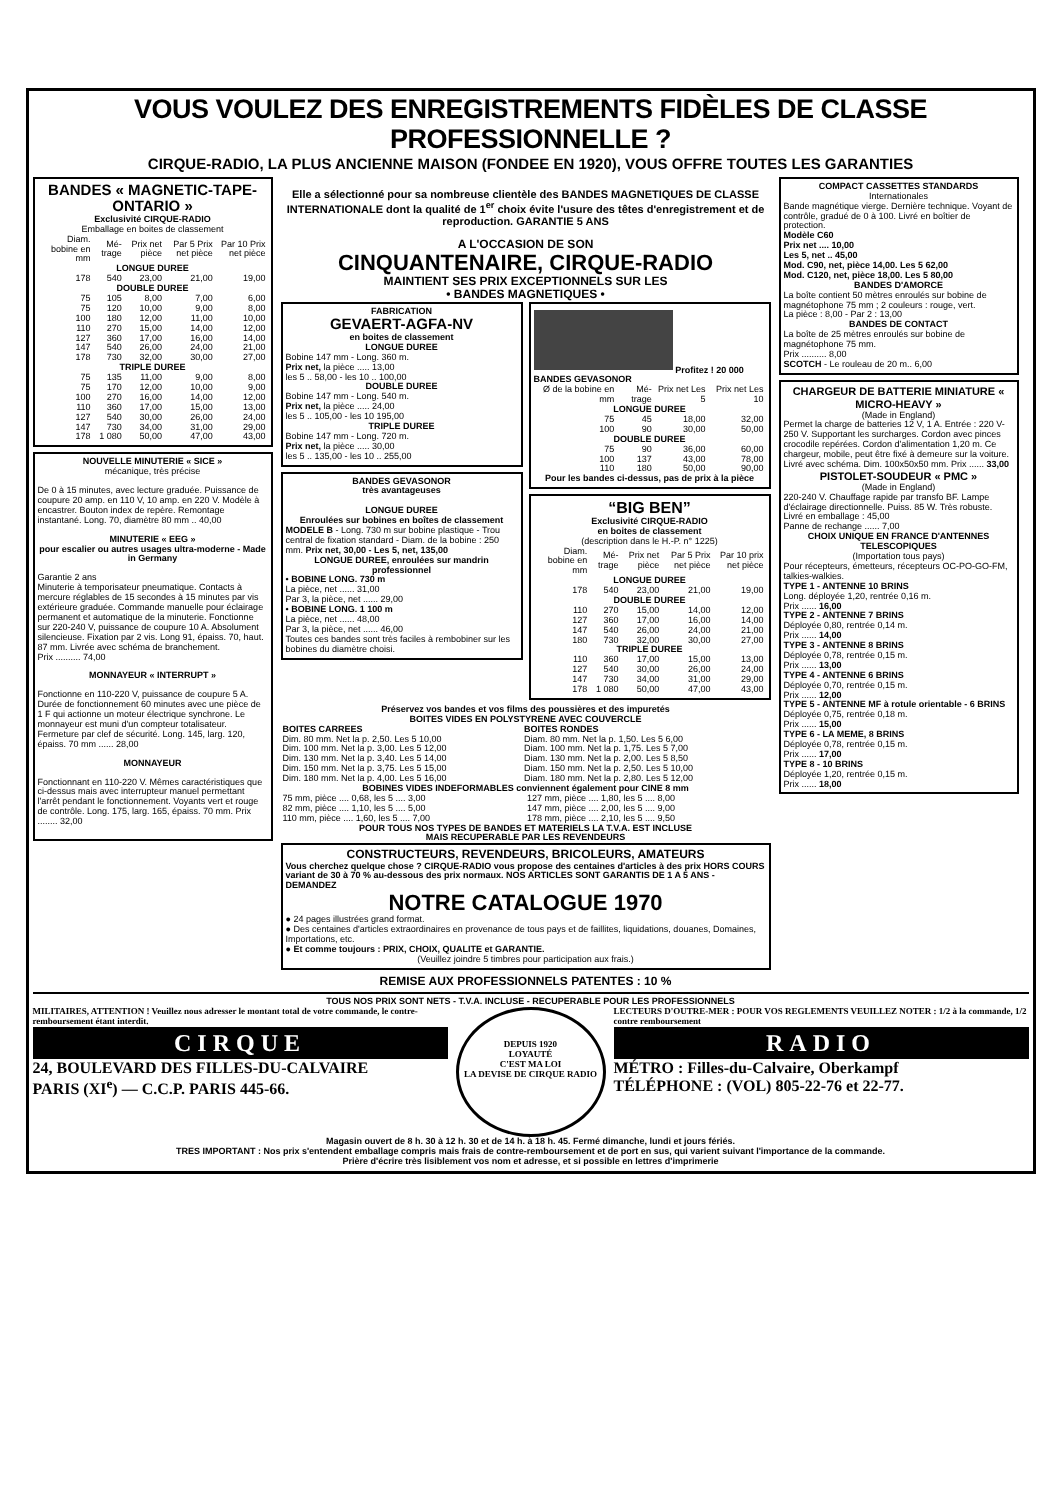VOUS VOULEZ DES ENREGISTREMENTS FIDÈLES DE CLASSE PROFESSIONNELLE ?
CIRQUE-RADIO, LA PLUS ANCIENNE MAISON (FONDEE EN 1920), VOUS OFFRE TOUTES LES GARANTIES
BANDES « MAGNETIC-TAPE-ONTARIO »
Exclusivité CIRQUE-RADIO
Emballage en boites de classement
| Diam. bobine en mm | Mé-trage | Prix net pièce | Par 5 Prix net pièce | Par 10 Prix net pièce |
| --- | --- | --- | --- | --- |
| LONGUE DUREE | | | | |
| 178 | 540 | 23,00 | 21,00 | 19,00 |
| DOUBLE DUREE | | | | |
| 75 | 105 | 8,00 | 7,00 | 6,00 |
| 75 | 120 | 10,00 | 9,00 | 8,00 |
| 100 | 180 | 12,00 | 11,00 | 10,00 |
| 110 | 270 | 15,00 | 14,00 | 12,00 |
| 127 | 360 | 17,00 | 16,00 | 14,00 |
| 147 | 540 | 26,00 | 24,00 | 21,00 |
| 178 | 730 | 32,00 | 30,00 | 27,00 |
| TRIPLE DUREE | | | | |
| 75 | 135 | 11,00 | 9,00 | 8,00 |
| 75 | 170 | 12,00 | 10,00 | 9,00 |
| 100 | 270 | 16,00 | 14,00 | 12,00 |
| 110 | 360 | 17,00 | 15,00 | 13,00 |
| 127 | 540 | 30,00 | 26,00 | 24,00 |
| 147 | 730 | 34,00 | 31,00 | 29,00 |
| 178 | 1 080 | 50,00 | 47,00 | 43,00 |
NOUVELLE MINUTERIE « SICE »
mécanique, très précise
De 0 à 15 minutes, avec lecture graduée. Puissance de coupure 20 amp. en 110 V, 10 amp. en 220 V. Modèle à encastrer. Bouton index de repère. Remontage instantané. Long. 70, diamètre 80 mm .. 40,00
MINUTERIE « EEG »
pour escalier ou autres usages ultra-moderne - Made in Germany
Garantie 2 ans
Minuterie à temporisateur pneumatique. Contacts à mercure réglables de 15 secondes à 15 minutes par vis extérieure graduée. Commande manuelle pour éclairage permanent et automatique de la minuterie. Fonctionne sur 220-240 V, puissance de coupure 10 A. Absolument silencieuse. Fixation par 2 vis. Long 91, épaiss. 70, haut. 87 mm. Livrée avec schéma de branchement.
Prix .......... 74,00
MONNAYEUR « INTERRUPT »
Fonctionne en 110-220 V, puissance de coupure 5 A. Durée de fonctionnement 60 minutes avec une pièce de 1 F qui actionne un moteur électrique synchrone. Le monnayeur est muni d'un compteur totalisateur. Fermeture par clef de sécurité. Long. 145, larg. 120, épaiss. 70 mm ...... 28,00
MONNAYEUR
Fonctionnant en 110-220 V. Mêmes caractéristiques que ci-dessus mais avec interrupteur manuel permettant l'arrêt pendant le fonctionnement. Voyants vert et rouge de contrôle. Long. 175, larg. 165, épaiss. 70 mm. Prix ........ 32,00
Elle a sélectionné pour sa nombreuse clientèle des BANDES MAGNETIQUES DE CLASSE INTERNATIONALE dont la qualité de 1<sup>er</sup> choix évite l'usure des têtes d'enregistrement et de reproduction. GARANTIE 5 ANS
A L'OCCASION DE SON
CINQUANTENAIRE, CIRQUE-RADIO
MAINTIENT SES PRIX EXCEPTIONNELS SUR LES
• BANDES MAGNETIQUES •
FABRICATION
GEVAERT-AGFA-NV
en boites de classement
LONGUE DUREE
Bobine 147 mm - Long. 360 m.
Prix net, la pièce ..... 13,00
les 5 .. 58,00 - les 10 .. 100,00
DOUBLE DUREE
Bobine 147 mm - Long. 540 m.
Prix net, la pièce ..... 24,00
les 5 .. 105,00 - les 10 195,00
TRIPLE DUREE
Bobine 147 mm - Long. 720 m.
Prix net, la pièce ..... 30,00
les 5 .. 135,00 - les 10 .. 255,00
BANDES GEVASONOR
très avantageuses
LONGUE DUREE
Enroulées sur bobines en boîtes de classement
MODELE B - Long. 730 m sur bobine plastique - Trou central de fixation standard - Diam. de la bobine : 250 mm. Prix net, 30,00 - Les 5, net, 135,00
LONGUE DUREE, enroulées sur mandrin professionnel
• BOBINE LONG. 730 m
La pièce, net ...... 31,00
Par 3, la pièce, net ...... 29,00
• BOBINE LONG. 1 100 m
La pièce, net ...... 48,00
Par 3, la pièce, net ...... 46,00
Toutes ces bandes sont très faciles à rembobiner sur les bobines du diamètre choisi.
Profitez ! 20 000 BANDES GEVASONOR
| Ø de la bobine en mm | Mé-trage | Prix net Les 5 | Prix net Les 10 |
| --- | --- | --- | --- |
| LONGUE DUREE | | | |
| 75 | 45 | 18,00 | 32,00 |
| 100 | 90 | 30,00 | 50,00 |
| DOUBLE DUREE | | | |
| 75 | 90 | 36,00 | 60,00 |
| 100 | 137 | 43,00 | 78,00 |
| 110 | 180 | 50,00 | 90,00 |
Pour les bandes ci-dessus, pas de prix à la pièce
“BIG BEN”
Exclusivité CIRQUE-RADIO
en boites de classement
(description dans le H.-P. n° 1225)
| Diam. bobine en mm | Mé-trage | Prix net pièce | Par 5 Prix net pièce | Par 10 prix net pièce |
| --- | --- | --- | --- | --- |
| LONGUE DUREE | | | | |
| 178 | 540 | 23,00 | 21,00 | 19,00 |
| DOUBLE DUREE | | | | |
| 110 | 270 | 15,00 | 14,00 | 12,00 |
| 127 | 360 | 17,00 | 16,00 | 14,00 |
| 147 | 540 | 26,00 | 24,00 | 21,00 |
| 180 | 730 | 32,00 | 30,00 | 27,00 |
| TRIPLE DUREE | | | | |
| 110 | 360 | 17,00 | 15,00 | 13,00 |
| 127 | 540 | 30,00 | 26,00 | 24,00 |
| 147 | 730 | 34,00 | 31,00 | 29,00 |
| 178 | 1 080 | 50,00 | 47,00 | 43,00 |
Préservez vos bandes et vos films des poussières et des impuretés
BOITES VIDES EN POLYSTYRENE AVEC COUVERCLE
| BOITES CARREES | BOITES RONDES |
| --- | --- |
| Dim. 80 mm. Net la p. 2,50. Les 5 10,00 | Diam. 80 mm. Net la p. 1,50. Les 5 6,00 |
| Dim. 100 mm. Net la p. 3,00. Les 5 12,00 | Diam. 100 mm. Net la p. 1,75. Les 5 7,00 |
| Dim. 130 mm. Net la p. 3,40. Les 5 14,00 | Diam. 130 mm. Net la p. 2,00. Les 5 8,50 |
| Dim. 150 mm. Net la p. 3,75. Les 5 15,00 | Diam. 150 mm. Net la p. 2,50. Les 5 10,00 |
| Dim. 180 mm. Net la p. 4,00. Les 5 16,00 | Diam. 180 mm. Net la p. 2,80. Les 5 12,00 |
BOBINES VIDES INDEFORMABLES conviennent également pour CINE 8 mm
| 75 mm, pièce .... 0,68, les 5 .... 3,00 | 127 mm, pièce .... 1,80, les 5 .... 8,00 |
| 82 mm, pièce .... 1,10, les 5 .... 5,00 | 147 mm, pièce .... 2,00, les 5 .... 9,00 |
| 110 mm, pièce .... 1,60, les 5 .... 7,00 | 178 mm, pièce .... 2,10, les 5 .... 9,50 |
POUR TOUS NOS TYPES DE BANDES ET MATERIELS LA T.V.A. EST INCLUSE
MAIS RECUPERABLE PAR LES REVENDEURS
CONSTRUCTEURS, REVENDEURS, BRICOLEURS, AMATEURS
Vous cherchez quelque chose ? CIRQUE-RADIO vous propose des centaines d'articles à des prix HORS COURS variant de 30 à 70 % au-dessous des prix normaux. NOS ARTICLES SONT GARANTIS DE 1 A 5 ANS - DEMANDEZ
NOTRE CATALOGUE 1970
● 24 pages illustrées grand format.
● Des centaines d'articles extraordinaires en provenance de tous pays et de faillites, liquidations, douanes, Domaines, Importations, etc.
● Et comme toujours : PRIX, CHOIX, QUALITE et GARANTIE.
(Veuillez joindre 5 timbres pour participation aux frais.)
REMISE AUX PROFESSIONNELS PATENTES : 10 %
COMPACT CASSETTES STANDARDS
Internationales
Bande magnétique vierge. Dernière technique. Voyant de contrôle, gradué de 0 à 100. Livré en boîtier de protection.
Modèle C60
Prix net .... 10,00
Les 5, net .. 45,00
Mod. C90, net, pièce 14,00. Les 5 62,00
Mod. C120, net, pièce 18,00. Les 5 80,00
BANDES D'AMORCE
La boîte contient 50 mètres enroulés sur bobine de magnétophone 75 mm ; 2 couleurs : rouge, vert.
La pièce : 8,00 - Par 2 : 13,00
BANDES DE CONTACT
La boîte de 25 mètres enroulés sur bobine de magnétophone 75 mm.
Prix .......... 8,00
SCOTCH - Le rouleau de 20 m.. 6,00
CHARGEUR DE BATTERIE MINIATURE « MICRO-HEAVY »
(Made in England)
Permet la charge de batteries 12 V, 1 A. Entrée : 220 V-250 V. Supportant les surcharges. Cordon avec pinces crocodile repérées. Cordon d'alimentation 1,20 m. Ce chargeur, mobile, peut être fixé à demeure sur la voiture. Livré avec schéma. Dim. 100x50x50 mm. Prix ...... 33,00
PISTOLET-SOUDEUR « PMC »
(Made in England)
220-240 V. Chauffage rapide par transfo BF. Lampe d'éclairage directionnelle. Puiss. 85 W. Très robuste.
Livré en emballage : 45,00
Panne de rechange ...... 7,00
CHOIX UNIQUE EN FRANCE D'ANTENNES TELESCOPIQUES
(Importation tous pays)
Pour récepteurs, émetteurs, récepteurs OC-PO-GO-FM, talkies-walkies.
TYPE 1 - ANTENNE 10 BRINS
Long. déployée 1,20, rentrée 0,16 m.
Prix ...... 16,00
TYPE 2 - ANTENNE 7 BRINS
Déployée 0,80, rentrée 0,14 m.
Prix ...... 14,00
TYPE 3 - ANTENNE 8 BRINS
Déployée 0,78, rentrée 0,15 m.
Prix ...... 13,00
TYPE 4 - ANTENNE 6 BRINS
Déployée 0,70, rentrée 0,15 m.
Prix ...... 12,00
TYPE 5 - ANTENNE MF à rotule orientable - 6 BRINS
Déployée 0,75, rentrée 0,18 m.
Prix ...... 15,00
TYPE 6 - LA MEME, 8 BRINS
Déployée 0,78, rentrée 0,15 m.
Prix ...... 17,00
TYPE 8 - 10 BRINS
Déployée 1,20, rentrée 0,15 m.
Prix ...... 18,00
TOUS NOS PRIX SONT NETS - T.V.A. INCLUSE - RECUPERABLE POUR LES PROFESSIONNELS
MILITAIRES, ATTENTION ! Veuillez nous adresser le montant total de votre commande, le contre-remboursement étant interdit.
CIRQUE
24, BOULEVARD DES FILLES-DU-CALVAIRE
PARIS (XI<sup>e</sup>) — C.C.P. PARIS 445-66.
DEPUIS 1920
LOYAUTÉ
C'EST MA LOI
LA DEVISE DE CIRQUE RADIO
LECTEURS D'OUTRE-MER : POUR VOS REGLEMENTS VEUILLEZ NOTER : 1/2 à la commande, 1/2 contre remboursement
RADIO
MÉTRO : Filles-du-Calvaire, Oberkampf
TÉLÉPHONE : (VOL) 805-22-76 et 22-77.
Magasin ouvert de 8 h. 30 à 12 h. 30 et de 14 h. à 18 h. 45. Fermé dimanche, lundi et jours fériés.
TRES IMPORTANT : Nos prix s'entendent emballage compris mais frais de contre-remboursement et de port en sus, qui varient suivant l'importance de la commande.
Prière d'écrire très lisiblement vos nom et adresse, et si possible en lettres d'imprimerie